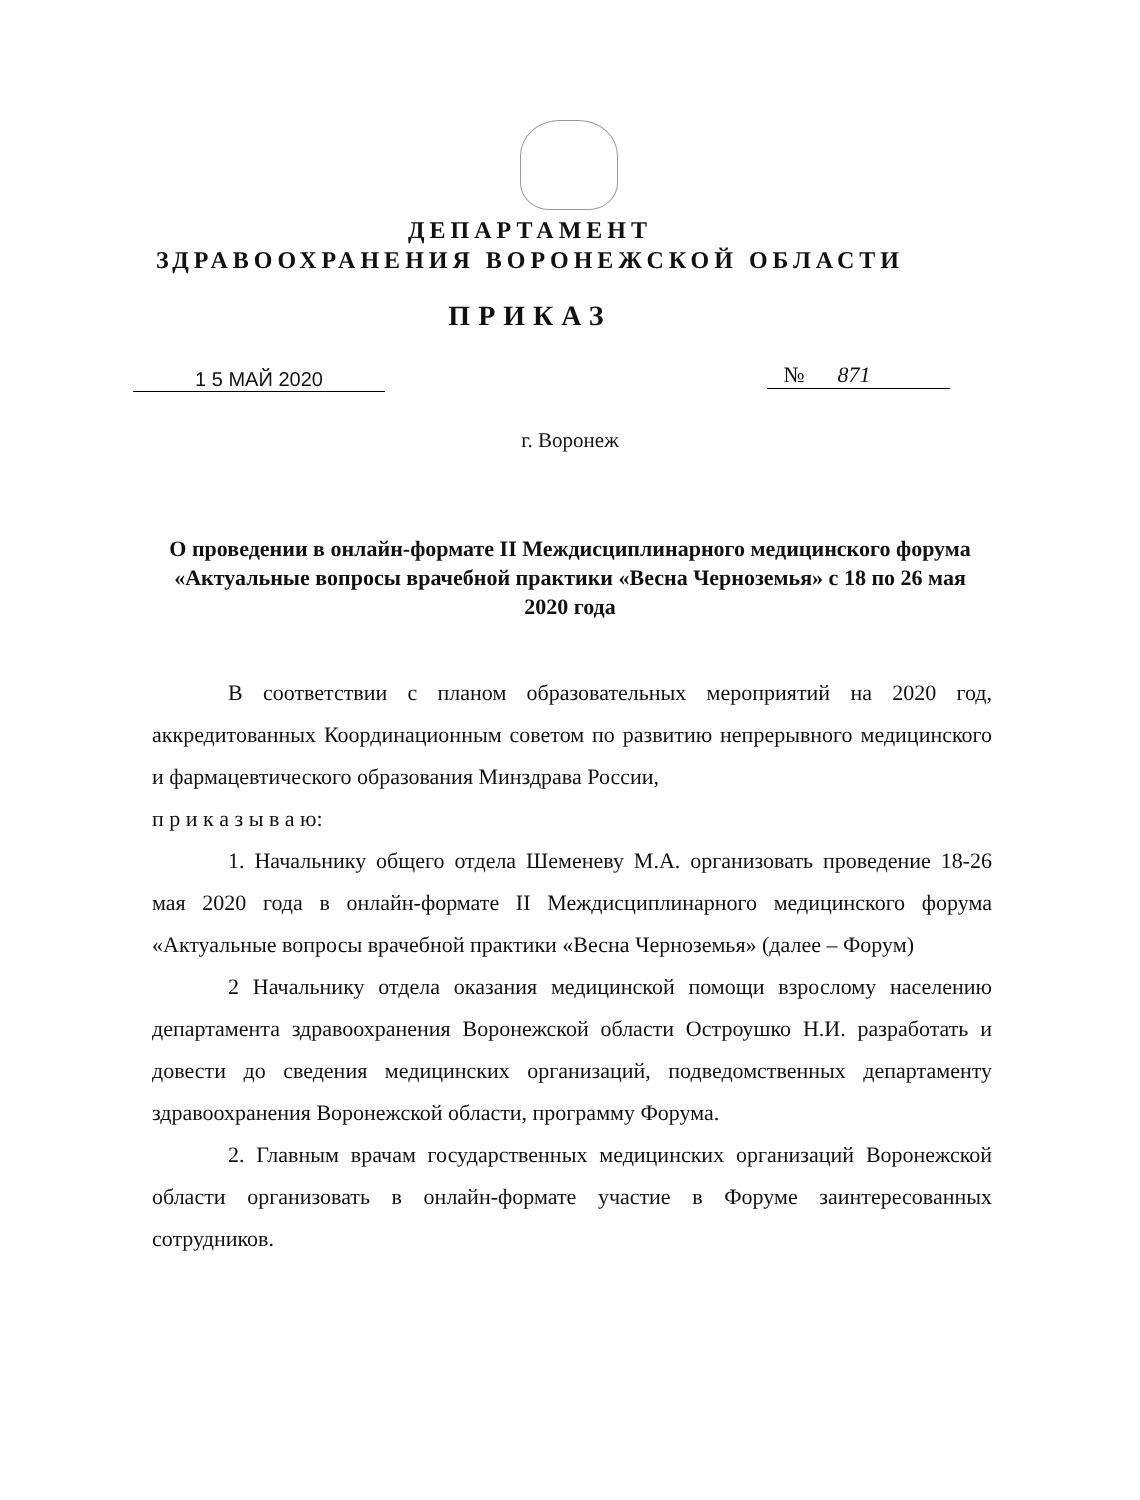ДЕПАРТАМЕНТ
ЗДРАВООХРАНЕНИЯ ВОРОНЕЖСКОЙ ОБЛАСТИ
ПРИКАЗ
1 5 МАЙ 2020 № 871
г. Воронеж
О проведении в онлайн-формате II Междисциплинарного медицинского форума «Актуальные вопросы врачебной практики «Весна Черноземья» с 18 по 26 мая 2020 года
В соответствии с планом образовательных мероприятий на 2020 год, аккредитованных Координационным советом по развитию непрерывного медицинского и фармацевтического образования Минздрава России,
п р и к а з ы в а ю:
1. Начальнику общего отдела Шеменеву М.А. организовать проведение 18-26 мая 2020 года в онлайн-формате II Междисциплинарного медицинского форума «Актуальные вопросы врачебной практики «Весна Черноземья» (далее – Форум)
2 Начальнику отдела оказания медицинской помощи взрослому населению департамента здравоохранения Воронежской области Остроушко Н.И. разработать и довести до сведения медицинских организаций, подведомственных департаменту здравоохранения Воронежской области, программу Форума.
2. Главным врачам государственных медицинских организаций Воронежской области организовать в онлайн-формате участие в Форуме заинтересованных сотрудников.